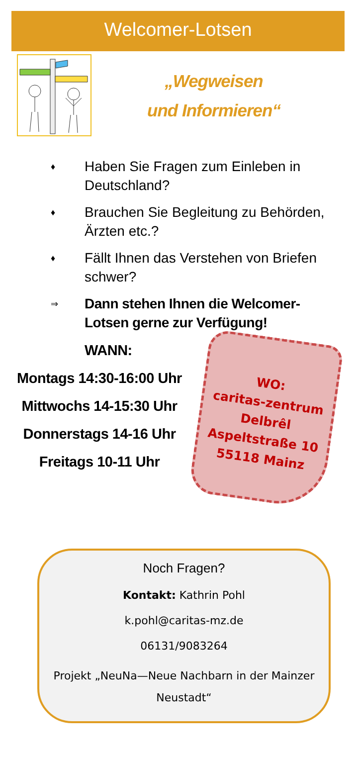Welcomer-Lotsen
„Wegweisen
und Informieren“
♦ Haben Sie Fragen zum Einleben in Deutschland?
♦ Brauchen Sie Begleitung zu Behörden, Ärzten etc.?
♦ Fällt Ihnen das Verstehen von Briefen schwer?
⇒ Dann stehen Ihnen die Welcomer-Lotsen gerne zur Verfügung!
WANN:
Montags 14:30-16:00 Uhr
Mittwochs 14-15:30 Uhr
Donnerstags 14-16 Uhr
Freitags 10-11 Uhr
WO:
caritas-zentrum
Delbrêl
Aspeltstraße 10
55118 Mainz
Noch Fragen?
Kontakt: Kathrin Pohl
k.pohl@caritas-mz.de
06131/9083264
Projekt „NeuNa—Neue Nachbarn in der Mainzer Neustadt“